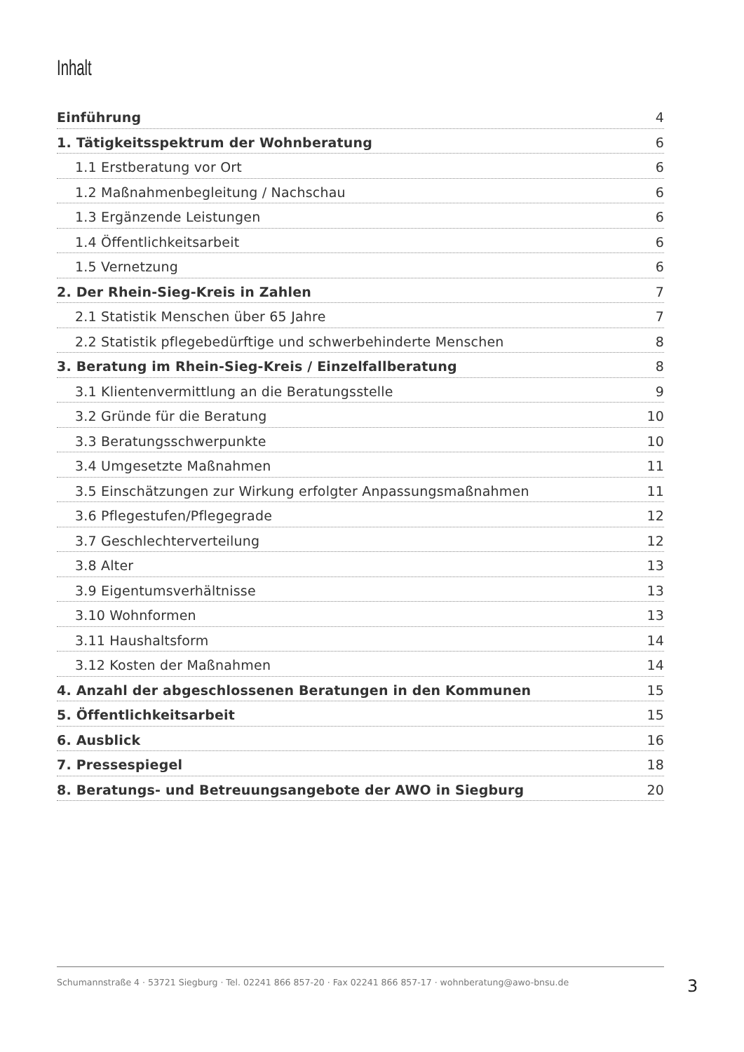Inhalt
Einführung 4
1. Tätigkeitsspektrum der Wohnberatung 6
1.1 Erstberatung vor Ort 6
1.2 Maßnahmenbegleitung / Nachschau 6
1.3 Ergänzende Leistungen 6
1.4 Öffentlichkeitsarbeit 6
1.5 Vernetzung 6
2. Der Rhein-Sieg-Kreis in Zahlen 7
2.1 Statistik Menschen über 65 Jahre 7
2.2 Statistik pflegebedürftige und schwerbehinderte Menschen 8
3. Beratung im Rhein-Sieg-Kreis / Einzelfallberatung 8
3.1 Klientenvermittlung an die Beratungsstelle 9
3.2 Gründe für die Beratung 10
3.3 Beratungsschwerpunkte 10
3.4 Umgesetzte Maßnahmen 11
3.5 Einschätzungen zur Wirkung erfolgter Anpassungsmaßnahmen 11
3.6 Pflegestufen/Pflegegrade 12
3.7 Geschlechterverteilung 12
3.8 Alter 13
3.9 Eigentumsverhältnisse 13
3.10 Wohnformen 13
3.11 Haushaltsform 14
3.12 Kosten der Maßnahmen 14
4. Anzahl der abgeschlossenen Beratungen in den Kommunen 15
5. Öffentlichkeitsarbeit 15
6. Ausblick 16
7. Pressespiegel 18
8. Beratungs- und Betreuungsangebote der AWO in Siegburg 20
Schumannstraße 4 · 53721 Siegburg · Tel. 02241 866 857-20 · Fax 02241 866 857-17 · wohnberatung@awo-bnsu.de
3